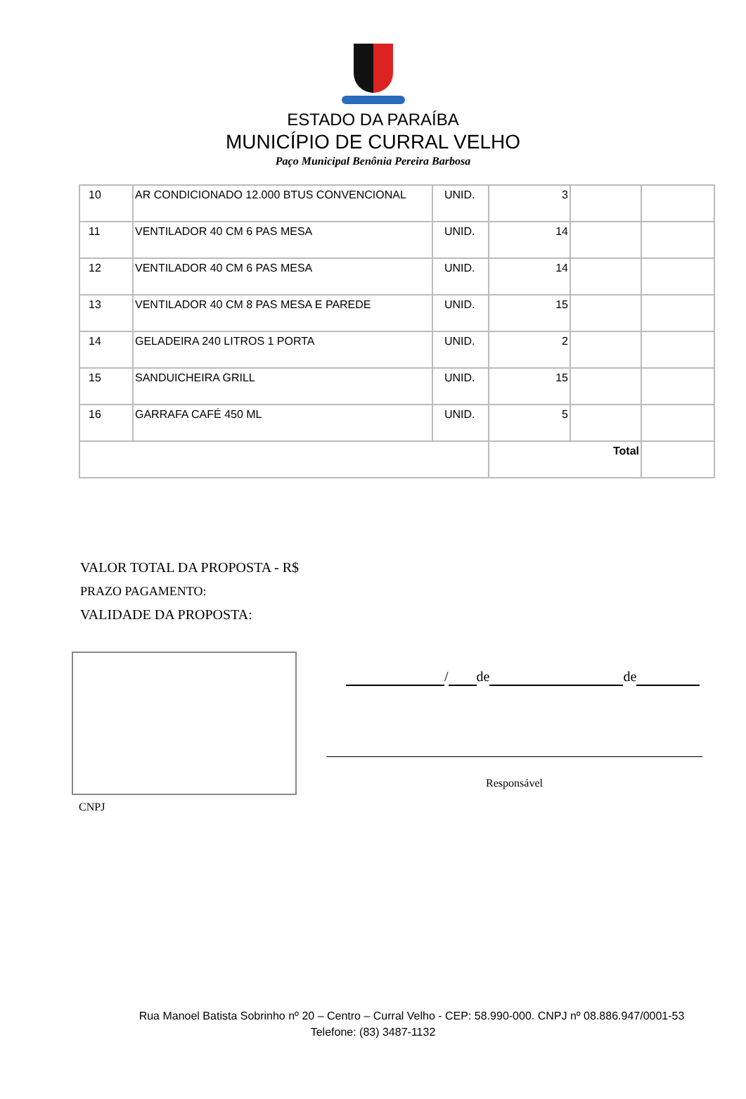ESTADO DA PARAÍBA
MUNICÍPIO DE CURRAL VELHO
Paço Municipal Benônia Pereira Barbosa
| 10 | AR CONDICIONADO 12.000 BTUS CONVENCIONAL | UNID. | 3 | | |
| 11 | VENTILADOR 40 CM 6 PAS MESA | UNID. | 14 | | |
| 12 | VENTILADOR 40 CM 6 PAS MESA | UNID. | 14 | | |
| 13 | VENTILADOR 40 CM 8 PAS MESA E PAREDE | UNID. | 15 | | |
| 14 | GELADEIRA 240 LITROS 1 PORTA | UNID. | 2 | | |
| 15 | SANDUICHEIRA GRILL | UNID. | 15 | | |
| 16 | GARRAFA CAFÉ 450 ML | UNID. | 5 | | |
| | | | Total | | |
VALOR TOTAL DA PROPOSTA - R$
PRAZO PAGAMENTO:
VALIDADE DA PROPOSTA:
CNPJ
/ de de
Responsável
Rua Manoel Batista Sobrinho nº 20 – Centro – Curral Velho - CEP: 58.990-000. CNPJ nº 08.886.947/0001-53
Telefone: (83) 3487-1132